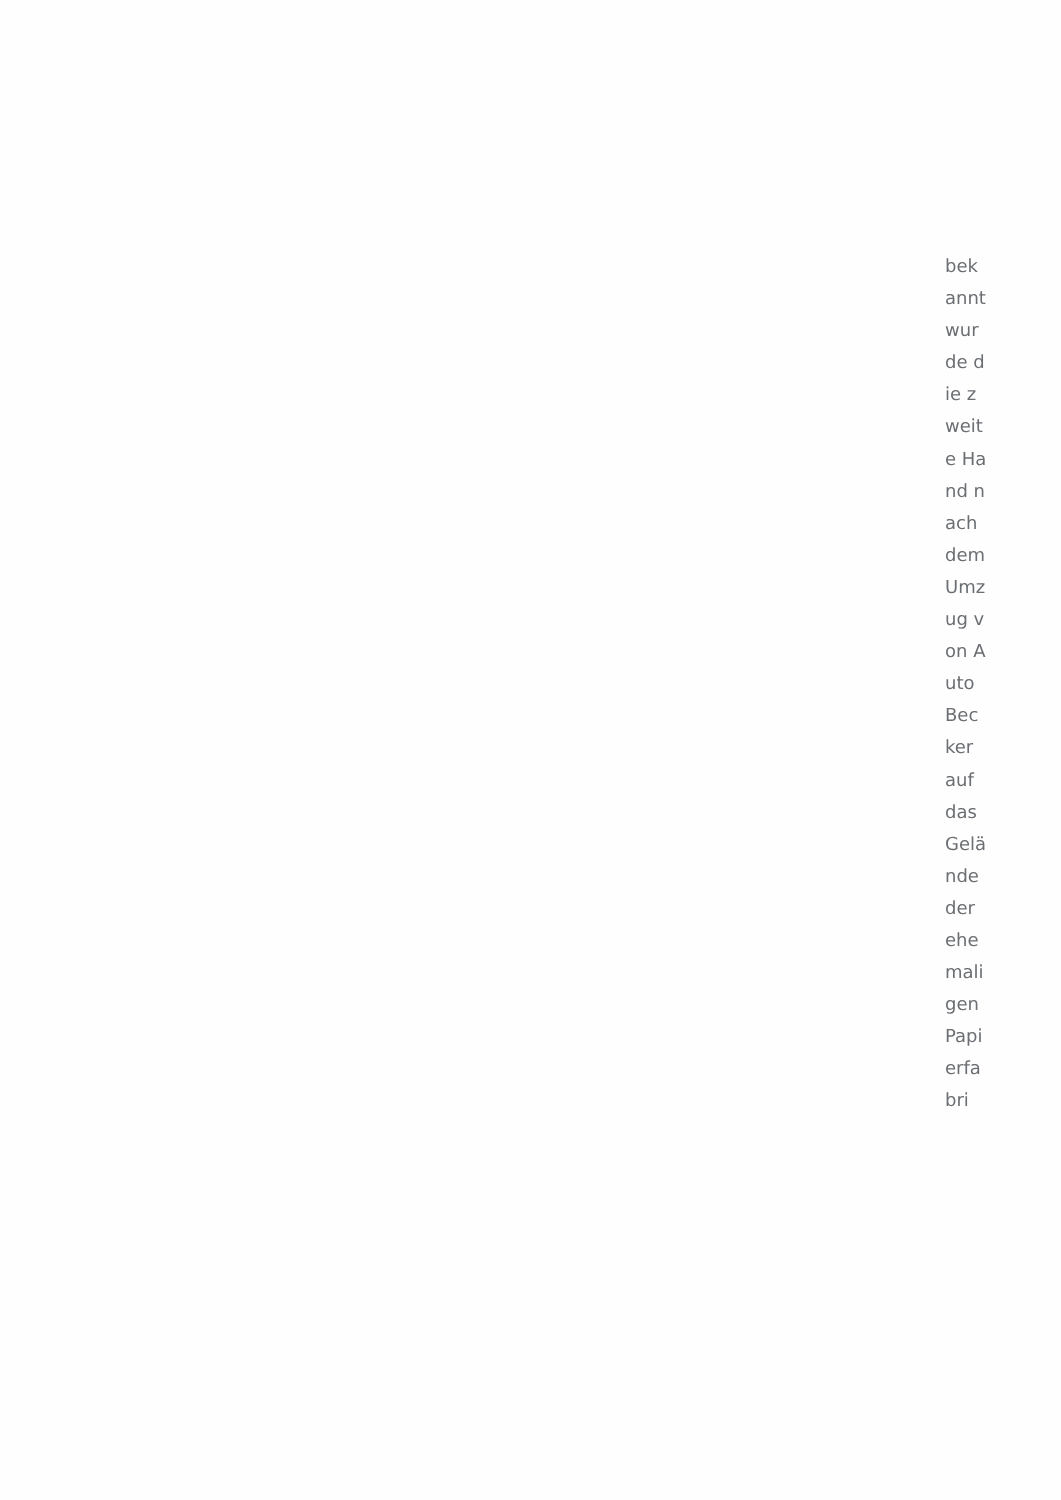bekannt wurde die zweite Hand nach dem Umzug von Auto Becker auf das Geländ­e der ehemaligen Papierfabri